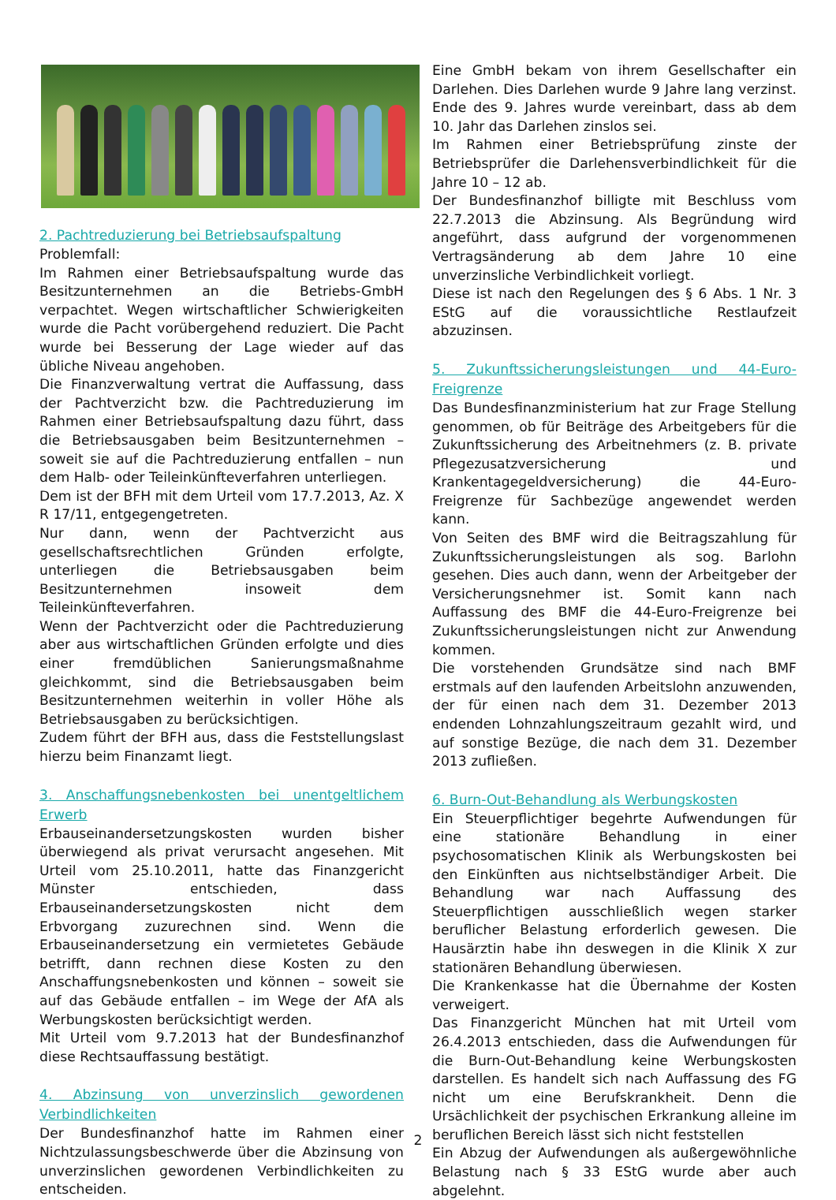2. Pachtreduzierung bei Betriebsaufspaltung
Problemfall:
Im Rahmen einer Betriebsaufspaltung wurde das Besitzunternehmen an die Betriebs-GmbH verpachtet. Wegen wirtschaftlicher Schwierigkeiten wurde die Pacht vorübergehend reduziert. Die Pacht wurde bei Besserung der Lage wieder auf das übliche Niveau angehoben.
Die Finanzverwaltung vertrat die Auffassung, dass der Pachtverzicht bzw. die Pachtreduzierung im Rahmen einer Betriebsaufspaltung dazu führt, dass die Betriebsausgaben beim Besitzunternehmen – soweit sie auf die Pachtreduzierung entfallen – nun dem Halb- oder Teileinkünfteverfahren unterliegen.
Dem ist der BFH mit dem Urteil vom 17.7.2013, Az. X R 17/11, entgegengetreten.
Nur dann, wenn der Pachtverzicht aus gesellschaftsrechtlichen Gründen erfolgte, unterliegen die Betriebsausgaben beim Besitzunternehmen insoweit dem Teileinkünfteverfahren.
Wenn der Pachtverzicht oder die Pachtreduzierung aber aus wirtschaftlichen Gründen erfolgte und dies einer fremdüblichen Sanierungsmaßnahme gleichkommt, sind die Betriebsausgaben beim Besitzunternehmen weiterhin in voller Höhe als Betriebsausgaben zu berücksichtigen.
Zudem führt der BFH aus, dass die Feststellungslast hierzu beim Finanzamt liegt.
3. Anschaffungsnebenkosten bei unentgeltlichem Erwerb
Erbauseinandersetzungskosten wurden bisher überwiegend als privat verursacht angesehen. Mit Urteil vom 25.10.2011, hatte das Finanzgericht Münster entschieden, dass Erbauseinandersetzungskosten nicht dem Erbvorgang zuzurechnen sind. Wenn die Erbauseinandersetzung ein vermietetes Gebäude betrifft, dann rechnen diese Kosten zu den Anschaffungsnebenkosten und können – soweit sie auf das Gebäude entfallen – im Wege der AfA als Werbungskosten berücksichtigt werden.
Mit Urteil vom 9.7.2013 hat der Bundesfinanzhof diese Rechtsauffassung bestätigt.
4. Abzinsung von unverzinslich gewordenen Verbindlichkeiten
Der Bundesfinanzhof hatte im Rahmen einer Nichtzulassungsbeschwerde über die Abzinsung von unverzinslichen gewordenen Verbindlichkeiten zu entscheiden.
Eine GmbH bekam von ihrem Gesellschafter ein Darlehen. Dies Darlehen wurde 9 Jahre lang verzinst. Ende des 9. Jahres wurde vereinbart, dass ab dem 10. Jahr das Darlehen zinslos sei.
Im Rahmen einer Betriebsprüfung zinste der Betriebsprüfer die Darlehensverbindlichkeit für die Jahre 10 – 12 ab.
Der Bundesfinanzhof billigte mit Beschluss vom 22.7.2013 die Abzinsung. Als Begründung wird angeführt, dass aufgrund der vorgenommenen Vertragsänderung ab dem Jahre 10 eine unverzinsliche Verbindlichkeit vorliegt.
Diese ist nach den Regelungen des § 6 Abs. 1 Nr. 3 EStG auf die voraussichtliche Restlaufzeit abzuzinsen.
5. Zukunftssicherungsleistungen und 44-Euro-Freigrenze
Das Bundesfinanzministerium hat zur Frage Stellung genommen, ob für Beiträge des Arbeitgebers für die Zukunftssicherung des Arbeitnehmers (z. B. private Pflegezusatzversicherung und Krankentagegeldversicherung) die 44-Euro-Freigrenze für Sachbezüge angewendet werden kann.
Von Seiten des BMF wird die Beitragszahlung für Zukunftssicherungsleistungen als sog. Barlohn gesehen. Dies auch dann, wenn der Arbeitgeber der Versicherungsnehmer ist. Somit kann nach Auffassung des BMF die 44-Euro-Freigrenze bei Zukunftssicherungsleistungen nicht zur Anwendung kommen.
Die vorstehenden Grundsätze sind nach BMF erstmals auf den laufenden Arbeitslohn anzuwenden, der für einen nach dem 31. Dezember 2013 endenden Lohnzahlungszeitraum gezahlt wird, und auf sonstige Bezüge, die nach dem 31. Dezember 2013 zufließen.
6. Burn-Out-Behandlung als Werbungskosten
Ein Steuerpflichtiger begehrte Aufwendungen für eine stationäre Behandlung in einer psychosomatischen Klinik als Werbungskosten bei den Einkünften aus nichtselbständiger Arbeit. Die Behandlung war nach Auffassung des Steuerpflichtigen ausschließlich wegen starker beruflicher Belastung erforderlich gewesen. Die Hausärztin habe ihn deswegen in die Klinik X zur stationären Behandlung überwiesen.
Die Krankenkasse hat die Übernahme der Kosten verweigert.
Das Finanzgericht München hat mit Urteil vom 26.4.2013 entschieden, dass die Aufwendungen für die Burn-Out-Behandlung keine Werbungskosten darstellen. Es handelt sich nach Auffassung des FG nicht um eine Berufskrankheit. Denn die Ursächlichkeit der psychischen Erkrankung alleine im beruflichen Bereich lässt sich nicht feststellen
Ein Abzug der Aufwendungen als außergewöhnliche Belastung nach § 33 EStG wurde aber auch abgelehnt.
2